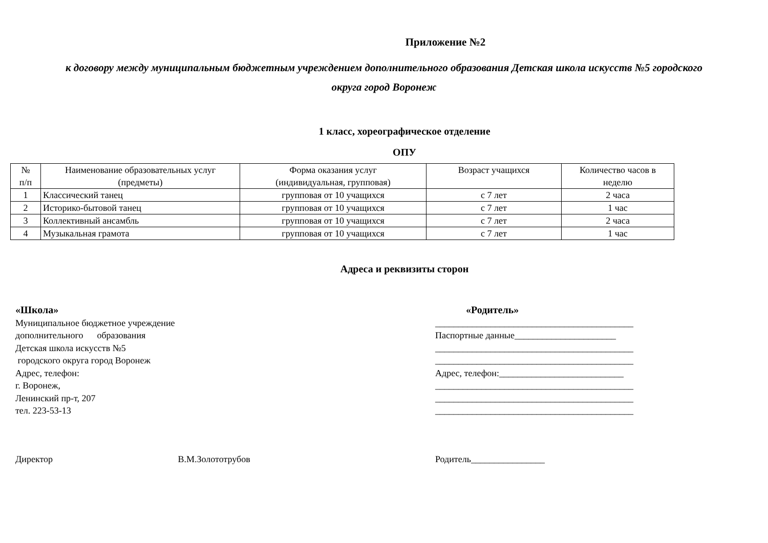Приложение №2
к договору между муниципальным бюджетным учреждением дополнительного образования Детская школа искусств №5 городского
округа город Воронеж
1 класс, хореографическое отделение
ОПУ
| № п/п | Наименование образовательных услуг (предметы) | Форма оказания услуг (индивидуальная, групповая) | Возраст учащихся | Количество часов в неделю |
| --- | --- | --- | --- | --- |
| 1 | Классический танец | групповая от 10 учащихся | с 7 лет | 2 часа |
| 2 | Историко-бытовой танец | групповая от 10 учащихся | с 7 лет | 1 час |
| 3 | Коллективный ансамбль | групповая от 10 учащихся | с 7 лет | 2 часа |
| 4 | Музыкальная грамота | групповая от 10 учащихся | с 7 лет | 1 час |
Адреса и реквизиты сторон
«Школа»
Муниципальное бюджетное учреждение
дополнительного образования
Детская школа искусств №5
городского округа город Воронеж
Адрес, телефон:
г. Воронеж,
Ленинский пр-т, 207
тел. 223-53-13
«Родитель»
___________________________________________
Паспортные данные______________________
___________________________________________
___________________________________________
Адрес, телефон:___________________________
___________________________________________
___________________________________________
___________________________________________
Директор В.М.Золототрубов Родитель________________